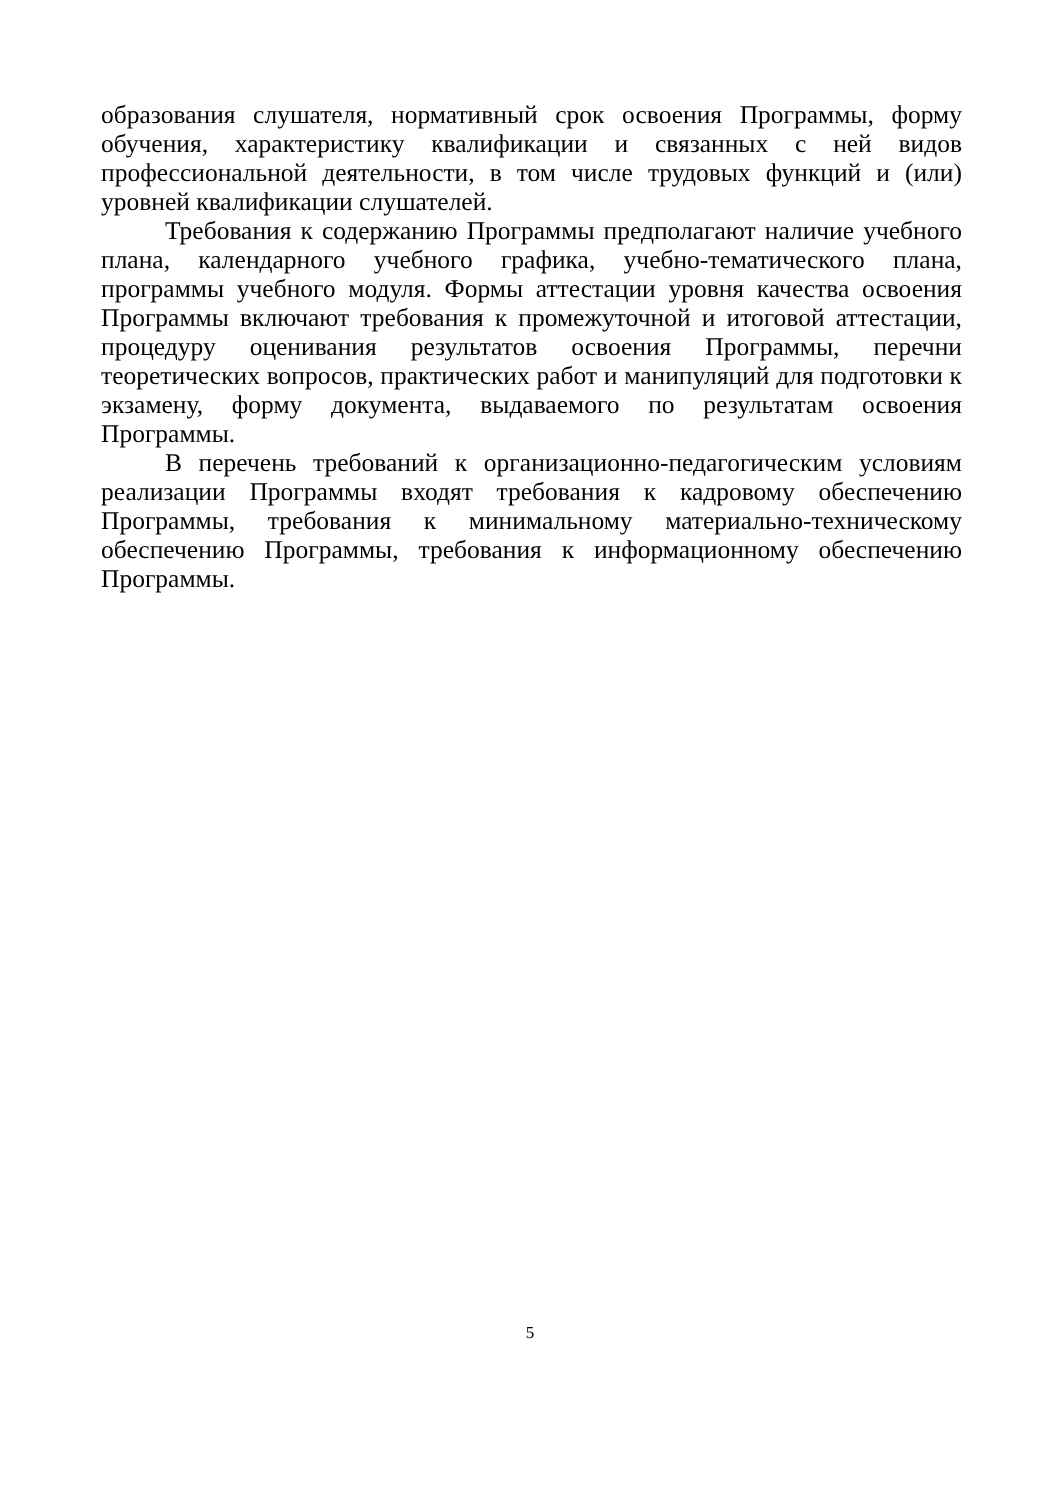образования слушателя, нормативный срок освоения Программы, форму обучения, характеристику квалификации и связанных с ней видов профессиональной деятельности, в том числе трудовых функций и (или) уровней квалификации слушателей.
Требования к содержанию Программы предполагают наличие учебного плана, календарного учебного графика, учебно-тематического плана, программы учебного модуля. Формы аттестации уровня качества освоения Программы включают требования к промежуточной и итоговой аттестации, процедуру оценивания результатов освоения Программы, перечни теоретических вопросов, практических работ и манипуляций для подготовки к экзамену, форму документа, выдаваемого по результатам освоения Программы.
В перечень требований к организационно-педагогическим условиям реализации Программы входят требования к кадровому обеспечению Программы, требования к минимальному материально-техническому обеспечению Программы, требования к информационному обеспечению Программы.
5